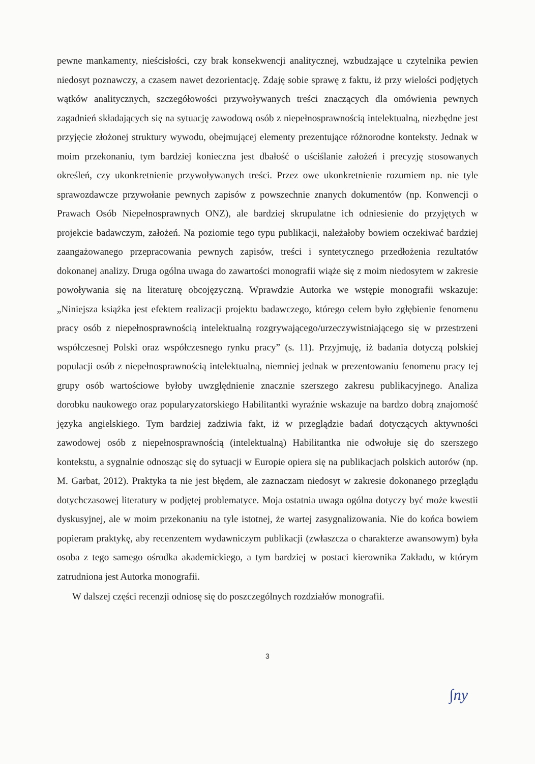pewne mankamenty, nieścisłości, czy brak konsekwencji analitycznej, wzbudzające u czytelnika pewien niedosyt poznawczy, a czasem nawet dezorientację. Zdaję sobie sprawę z faktu, iż przy wielości podjętych wątków analitycznych, szczegółowości przywoływanych treści znaczących dla omówienia pewnych zagadnień składających się na sytuację zawodową osób z niepełnosprawnością intelektualną, niezbędne jest przyjęcie złożonej struktury wywodu, obejmującej elementy prezentujące różnorodne konteksty. Jednak w moim przekonaniu, tym bardziej konieczna jest dbałość o uściślanie założeń i precyzję stosowanych określeń, czy ukonkretnienie przywoływanych treści. Przez owe ukonkretnienie rozumiem np. nie tyle sprawozdawcze przywołanie pewnych zapisów z powszechnie znanych dokumentów (np. Konwencji o Prawach Osób Niepełnosprawnych ONZ), ale bardziej skrupulatne ich odniesienie do przyjętych w projekcie badawczym, założeń. Na poziomie tego typu publikacji, należałoby bowiem oczekiwać bardziej zaangażowanego przepracowania pewnych zapisów, treści i syntetycznego przedłożenia rezultatów dokonanej analizy. Druga ogólna uwaga do zawartości monografii wiąże się z moim niedosytem w zakresie powoływania się na literaturę obcojęzyczną. Wprawdzie Autorka we wstępie monografii wskazuje: „Niniejsza książka jest efektem realizacji projektu badawczego, którego celem było zgłębienie fenomenu pracy osób z niepełnosprawnością intelektualną rozgrywającego/urzeczywistniającego się w przestrzeni współczesnej Polski oraz współczesnego rynku pracy” (s. 11). Przyjmuję, iż badania dotyczą polskiej populacji osób z niepełnosprawnością intelektualną, niemniej jednak w prezentowaniu fenomenu pracy tej grupy osób wartościowe byłoby uwzględnienie znacznie szerszego zakresu publikacyjnego. Analiza dorobku naukowego oraz popularyzatorskiego Habilitantki wyraźnie wskazuje na bardzo dobrą znajomość języka angielskiego. Tym bardziej zadziwia fakt, iż w przeglądzie badań dotyczących aktywności zawodowej osób z niepełnosprawnością (intelektualną) Habilitantka nie odwołuje się do szerszego kontekstu, a sygnalnie odnosząc się do sytuacji w Europie opiera się na publikacjach polskich autorów (np. M. Garbat, 2012). Praktyka ta nie jest błędem, ale zaznaczam niedosyt w zakresie dokonanego przeglądu dotychczasowej literatury w podjętej problematyce. Moja ostatnia uwaga ogólna dotyczy być może kwestii dyskusyjnej, ale w moim przekonaniu na tyle istotnej, że wartej zasygnalizowania. Nie do końca bowiem popieram praktykę, aby recenzentem wydawniczym publikacji (zwłaszcza o charakterze awansowym) była osoba z tego samego ośrodka akademickiego, a tym bardziej w postaci kierownika Zakładu, w którym zatrudniona jest Autorka monografii.
W dalszej części recenzji odniosę się do poszczególnych rozdziałów monografii.
3
∫ny